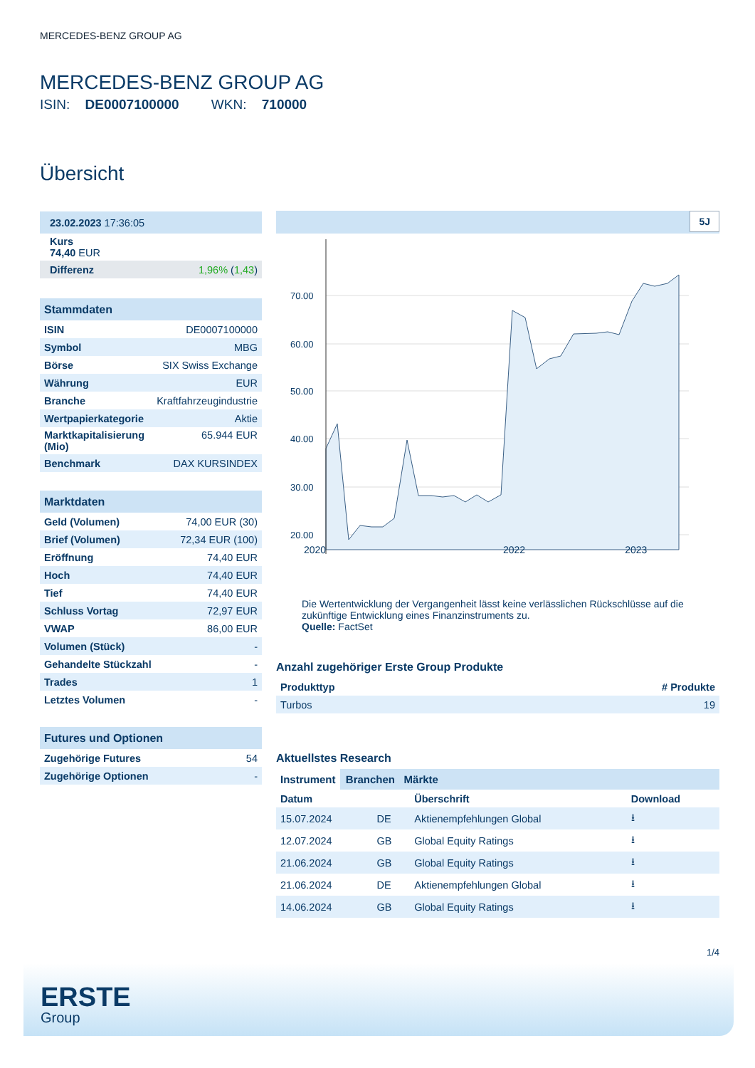MERCEDES-BENZ GROUP AG
MERCEDES-BENZ GROUP AG
ISIN: DE0007100000 WKN: 710000
Übersicht
| 23.02.2023 17:36:05 |
| Kurs 74,40 EUR |
| Differenz | 1,96% ( 1,43 ) |
| Stammdaten | |
| ISIN | DE0007100000 |
| Symbol | MBG |
| Börse | SIX Swiss Exchange |
| Währung | EUR |
| Branche | Kraftfahrzeugindustrie |
| Wertpapierkategorie | Aktie |
| Marktkapitalisierung (Mio) | 65.944 EUR |
| Benchmark | DAX KURSINDEX |
| Marktdaten | |
| Geld (Volumen) | 74,00 EUR (30) |
| Brief (Volumen) | 72,34 EUR (100) |
| Eröffnung | 74,40 EUR |
| Hoch | 74,40 EUR |
| Tief | 74,40 EUR |
| Schluss Vortag | 72,97 EUR |
| VWAP | 86,00 EUR |
| Volumen (Stück) | - |
| Gehandelte Stückzahl | - |
| Trades | 1 |
| Letztes Volumen | - |
| Futures und Optionen | |
| Zugehörige Futures | 54 |
| Zugehörige Optionen | - |
5J
70.00
60.00
50.00
40.00
30.00
20.00
2020 2022 2023
Die Wertentwicklung der Vergangenheit lässt keine verlässlichen Rückschlüsse auf die zukünftige Entwicklung eines Finanzinstruments zu.
Quelle: FactSet
Anzahl zugehöriger Erste Group Produkte
| Produkttyp | # Produkte |
| --- | --- |
| Turbos | 19 |
Aktuellstes Research
Instrument Branchen Märkte
| Datum | | Überschrift | Download |
| --- | --- | --- | --- |
| 15.07.2024 | DE | Aktienempfehlungen Global | ⭳ |
| 12.07.2024 | GB | Global Equity Ratings | ⭳ |
| 21.06.2024 | GB | Global Equity Ratings | ⭳ |
| 21.06.2024 | DE | Aktienempfehlungen Global | ⭳ |
| 14.06.2024 | GB | Global Equity Ratings | ⭳ |
1/4
ERSTE
Group